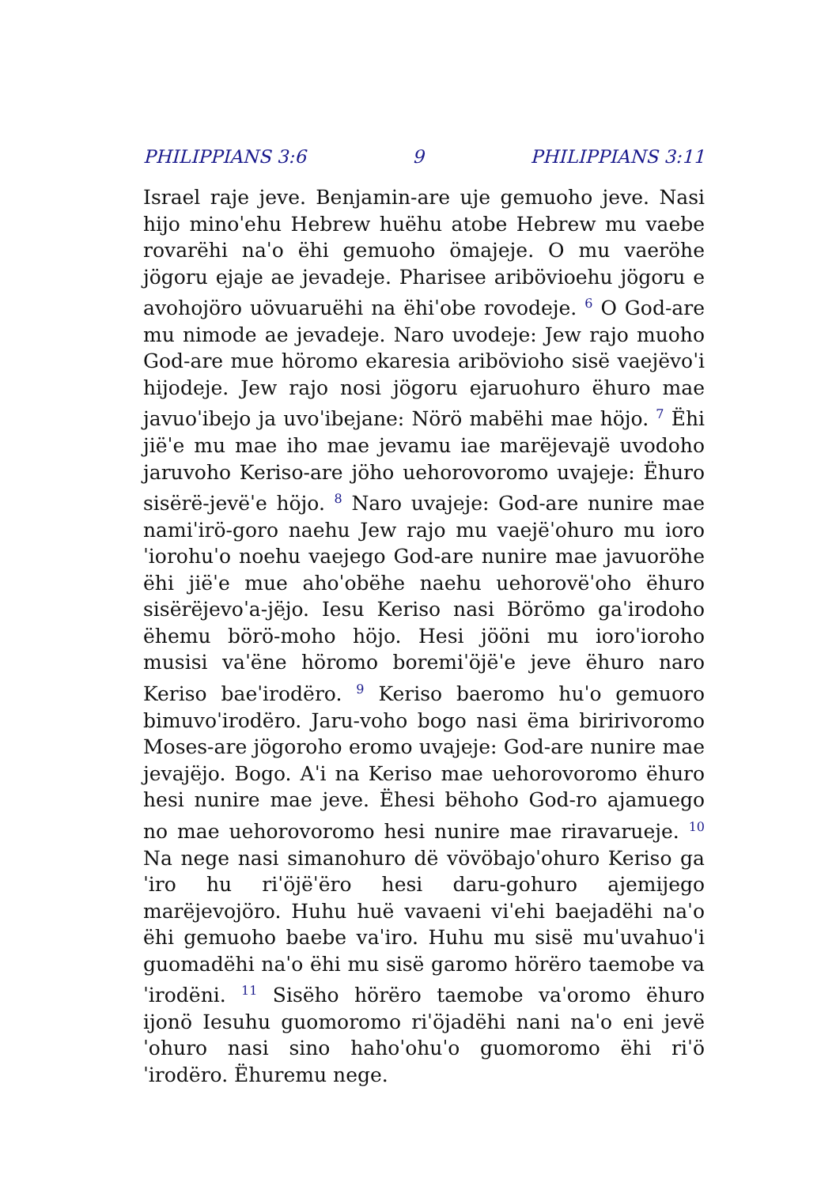PHILIPPIANS 3:6 9 PHILIPPIANS 3:11
Israel raje jeve. Benjamin-are uje gemuoho jeve. Nasi hijo minoˈehu Hebrew huëhu atobe Hebrew mu vaebe rovarëhi naˈo ëhi gemuoho ömajeje. O mu vaeröhe jögoru ejaje ae jevadeje. Pharisee aribövioehu jögoru e avohojöro uövuaruëhi na ëhiˈobe rovodeje. <sup>6</sup> O God-are mu nimode ae jevadeje. Naro uvodeje: Jew rajo muoho God-are mue höromo ekaresia aribövioho sisë vaejëvoˈi hijodeje. Jew rajo nosi jögoru ejaruohuro ëhuro mae javuoˈibejo ja uvoˈibejane: Nörö mabëhi mae höjo. <sup>7</sup> Ëhi jiëˈe mu mae iho mae jevamu iae marëjevajë uvodoho jaruvoho Keriso-are jöho uehorovoromo uvajeje: Ëhuro sisërë-jevëˈe höjo. <sup>8</sup> Naro uvajeje: God-are nunire mae namiˈirö-goro naehu Jew rajo mu vaejëˈohuro mu ioroˈiorohuˈo noehu vaejego God-are nunire mae javuoröhe ëhi jiëˈe mue ahoˈobëhe naehu uehorovëˈoho ëhuro sisërëjevoˈa-jëjo. Iesu Keriso nasi Börömo gaˈirodoho ëhemu börö-moho höjo. Hesi jööni mu ioroˈioroho musisi vaˈëne höromo boremiˈöjëˈe jeve ëhuro naro Keriso baeˈirodëro. <sup>9</sup> Keriso baeromo huˈo gemuoro bimuvoˈirodëro. Jaru-voho bogo nasi ëma biririvoromo Moses-are jögoroho eromo uvajeje: God-are nunire mae jevajëjo. Bogo. Aˈi na Keriso mae uehorovoromo ëhuro hesi nunire mae jeve. Ëhesi bëhoho God-ro ajamuego no mae uehorovoromo hesi nunire mae riravarueje. <sup>10</sup> Na nege nasi simanohuro dë vövöbajoˈohuro Keriso gaˈiro hu riˈöjëˈëro hesi daru-gohuro ajemijego marëjevojöro. Huhu huë vavaeni viˈehi baejadëhi naˈo ëhi gemuoho baebe vaˈiro. Huhu mu sisë muˈuvahuoˈi guomadëhi naˈo ëhi mu sisë garomo hörëro taemobe vaˈirodëni. <sup>11</sup> Sisëho hörëro taemobe vaˈoromo ëhuro ijonö Iesuhu guomoromo riˈöjadëhi nani naˈo eni jevëˈohuro nasi sino hahoˈohuˈo guomoromo ëhi riˈöˈirodëro. Ëhuremu nege.